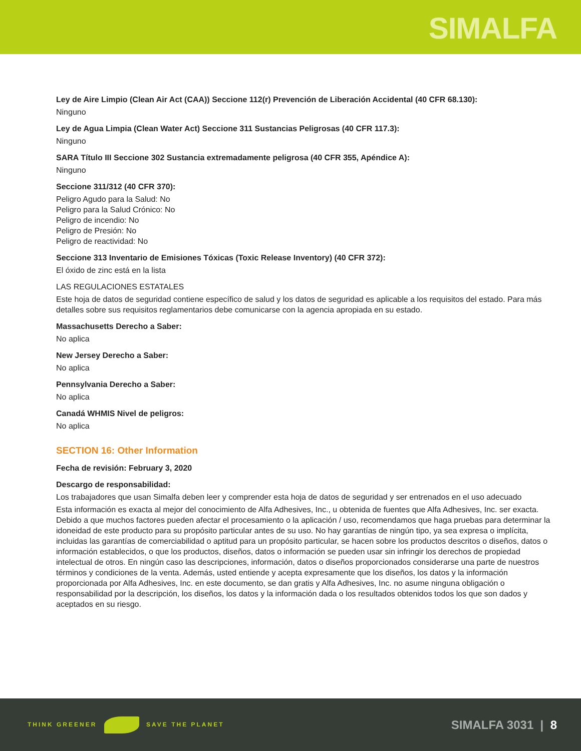SIMALFA
Ley de Aire Limpio (Clean Air Act (CAA)) Seccione 112(r) Prevención de Liberación Accidental (40 CFR 68.130):
Ninguno
Ley de Agua Limpia (Clean Water Act) Seccione 311 Sustancias Peligrosas (40 CFR 117.3):
Ninguno
SARA Título III Seccione 302 Sustancia extremadamente peligrosa (40 CFR 355, Apéndice A):
Ninguno
Seccione 311/312 (40 CFR 370):
Peligro Agudo para la Salud: No
Peligro para la Salud Crónico: No
Peligro de incendio: No
Peligro de Presión: No
Peligro de reactividad: No
Seccione 313 Inventario de Emisiones Tóxicas (Toxic Release Inventory) (40 CFR 372):
El óxido de zinc está en la lista
LAS REGULACIONES ESTATALES
Este hoja de datos de seguridad contiene específico de salud y los datos de seguridad es aplicable a los requisitos del estado. Para más detalles sobre sus requisitos reglamentarios debe comunicarse con la agencia apropiada en su estado.
Massachusetts Derecho a Saber:
No aplica
New Jersey Derecho a Saber:
No aplica
Pennsylvania Derecho a Saber:
No aplica
Canadá WHMIS Nivel de peligros:
No aplica
SECTION 16: Other Information
Fecha de revisión: February 3, 2020
Descargo de responsabilidad:
Los trabajadores que usan Simalfa deben leer y comprender esta hoja de datos de seguridad y ser entrenados en el uso adecuado
Esta información es exacta al mejor del conocimiento de Alfa Adhesives, Inc., u obtenida de fuentes que Alfa Adhesives, Inc. ser exacta. Debido a que muchos factores pueden afectar el procesamiento o la aplicación / uso, recomendamos que haga pruebas para determinar la idoneidad de este producto para su propósito particular antes de su uso. No hay garantías de ningún tipo, ya sea expresa o implícita, incluidas las garantías de comerciabilidad o aptitud para un propósito particular, se hacen sobre los productos descritos o diseños, datos o información establecidos, o que los productos, diseños, datos o información se pueden usar sin infringir los derechos de propiedad intelectual de otros. En ningún caso las descripciones, información, datos o diseños proporcionados considerarse una parte de nuestros términos y condiciones de la venta. Además, usted entiende y acepta expresamente que los diseños, los datos y la información proporcionada por Alfa Adhesives, Inc. en este documento, se dan gratis y Alfa Adhesives, Inc. no asume ninguna obligación o responsabilidad por la descripción, los diseños, los datos y la información dada o los resultados obtenidos todos los que son dados y aceptados en su riesgo.
THINK GREENER SAVE THE PLANET
SIMALFA 3031 | 8